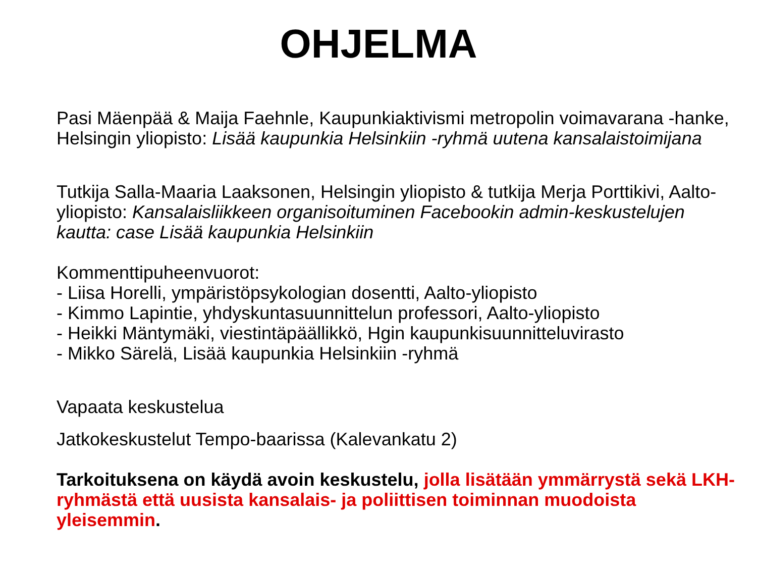OHJELMA
Pasi Mäenpää & Maija Faehnle, Kaupunkiaktivismi metropolin voimavarana -hanke, Helsingin yliopisto: Lisää kaupunkia Helsinkiin -ryhmä uutena kansalaistoimijana
Tutkija Salla-Maaria Laaksonen, Helsingin yliopisto & tutkija Merja Porttikivi, Aalto-yliopisto: Kansalaisliikkeen organisoituminen Facebookin admin-keskustelujen kautta: case Lisää kaupunkia Helsinkiin
Kommenttipuheenvuorot:
- Liisa Horelli, ympäristöpsykologian dosentti, Aalto-yliopisto
- Kimmo Lapintie, yhdyskuntasuunnittelun professori, Aalto-yliopisto
- Heikki Mäntymäki, viestintäpäällikkö, Hgin kaupunkisuunnitteluvirasto
- Mikko Särelä, Lisää kaupunkia Helsinkiin -ryhmä
Vapaata keskustelua
Jatkokeskustelut Tempo-baarissa (Kalevankatu 2)
Tarkoituksena on käydä avoin keskustelu, jolla lisätään ymmärrystä sekä LKH-ryhmästä että uusista kansalais- ja poliittisen toiminnan muodoista yleisemmin.